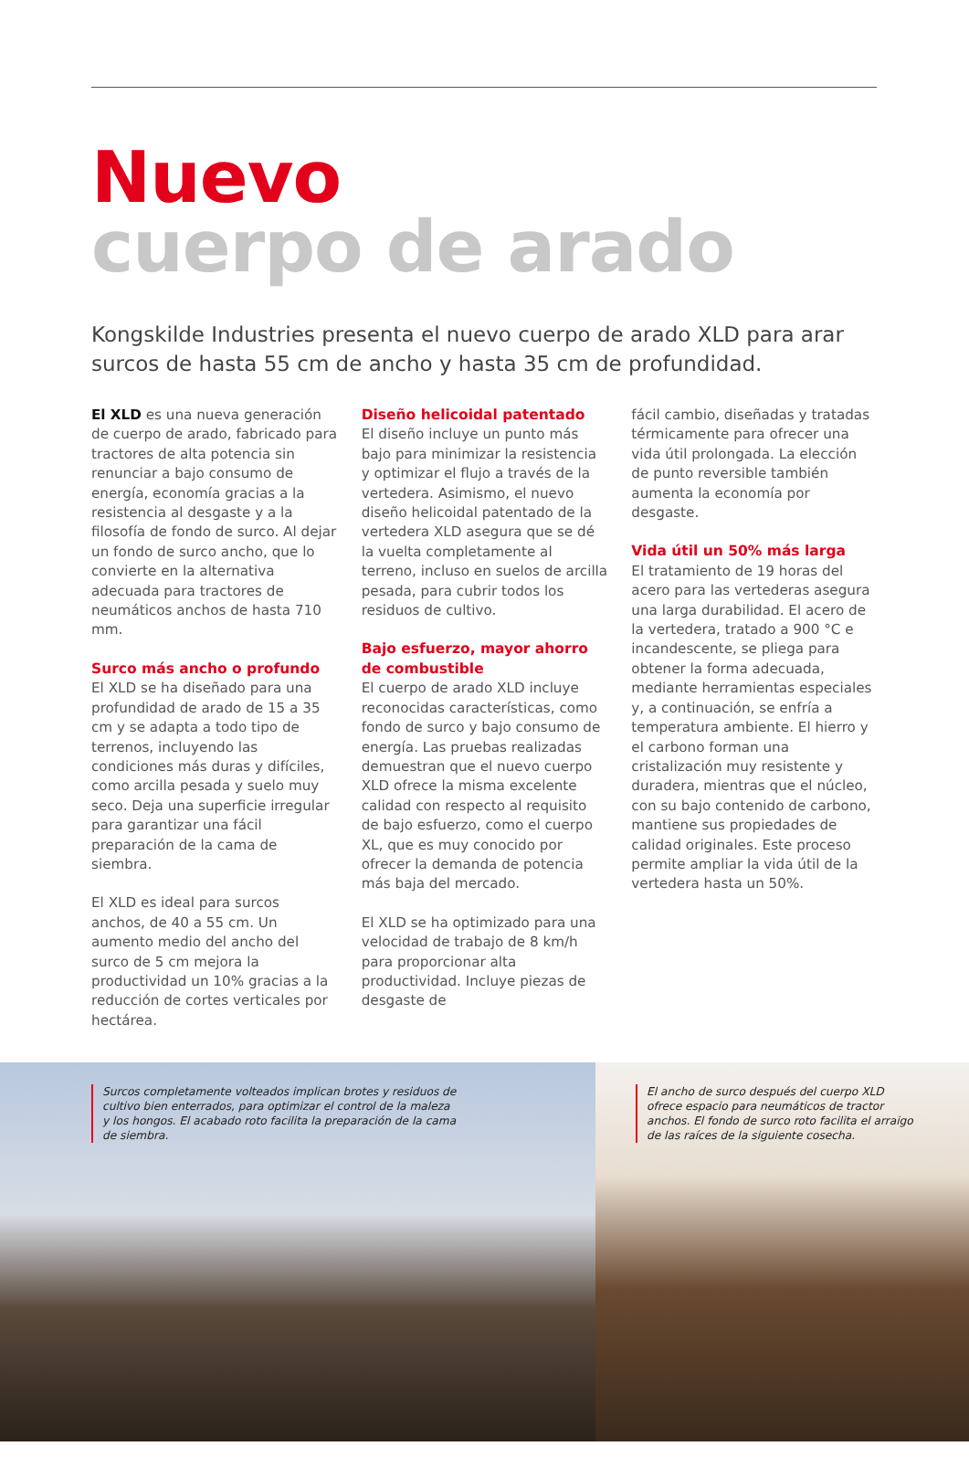Nuevo
cuerpo de arado
Kongskilde Industries presenta el nuevo cuerpo de arado XLD para arar surcos de hasta 55 cm de ancho y hasta 35 cm de profundidad.
El XLD es una nueva generación de cuerpo de arado, fabricado para tractores de alta potencia sin renunciar a bajo consumo de energía, economía gracias a la resistencia al desgaste y a la filosofía de fondo de surco. Al dejar un fondo de surco ancho, que lo convierte en la alternativa adecuada para tractores de neumáticos anchos de hasta 710 mm.
Surco más ancho o profundo
El XLD se ha diseñado para una profundidad de arado de 15 a 35 cm y se adapta a todo tipo de terrenos, incluyendo las condiciones más duras y difíciles, como arcilla pesada y suelo muy seco. Deja una superficie irregular para garantizar una fácil preparación de la cama de siembra.
El XLD es ideal para surcos anchos, de 40 a 55 cm. Un aumento medio del ancho del surco de 5 cm mejora la productividad un 10% gracias a la reducción de cortes verticales por hectárea.
Diseño helicoidal patentado
El diseño incluye un punto más bajo para minimizar la resistencia y optimizar el flujo a través de la vertedera. Asimismo, el nuevo diseño helicoidal patentado de la vertedera XLD asegura que se dé la vuelta completamente al terreno, incluso en suelos de arcilla pesada, para cubrir todos los residuos de cultivo.
Bajo esfuerzo, mayor ahorro de combustible
El cuerpo de arado XLD incluye reconocidas características, como fondo de surco y bajo consumo de energía. Las pruebas realizadas demuestran que el nuevo cuerpo XLD ofrece la misma excelente calidad con respecto al requisito de bajo esfuerzo, como el cuerpo XL, que es muy conocido por ofrecer la demanda de potencia más baja del mercado.
El XLD se ha optimizado para una velocidad de trabajo de 8 km/h para proporcionar alta productividad. Incluye piezas de desgaste de
fácil cambio, diseñadas y tratadas térmicamente para ofrecer una vida útil prolongada. La elección de punto reversible también aumenta la economía por desgaste.
Vida útil un 50% más larga
El tratamiento de 19 horas del acero para las vertederas asegura una larga durabilidad. El acero de la vertedera, tratado a 900 °C e incandescente, se pliega para obtener la forma adecuada, mediante herramientas especiales y, a continuación, se enfría a temperatura ambiente. El hierro y el carbono forman una cristalización muy resistente y duradera, mientras que el núcleo, con su bajo contenido de carbono, mantiene sus propiedades de calidad originales. Este proceso permite ampliar la vida útil de la vertedera hasta un 50%.
Surcos completamente volteados implican brotes y residuos de cultivo bien enterrados, para optimizar el control de la maleza y los hongos. El acabado roto facilita la preparación de la cama de siembra.
El ancho de surco después del cuerpo XLD ofrece espacio para neumáticos de tractor anchos. El fondo de surco roto facilita el arraigo de las raíces de la siguiente cosecha.